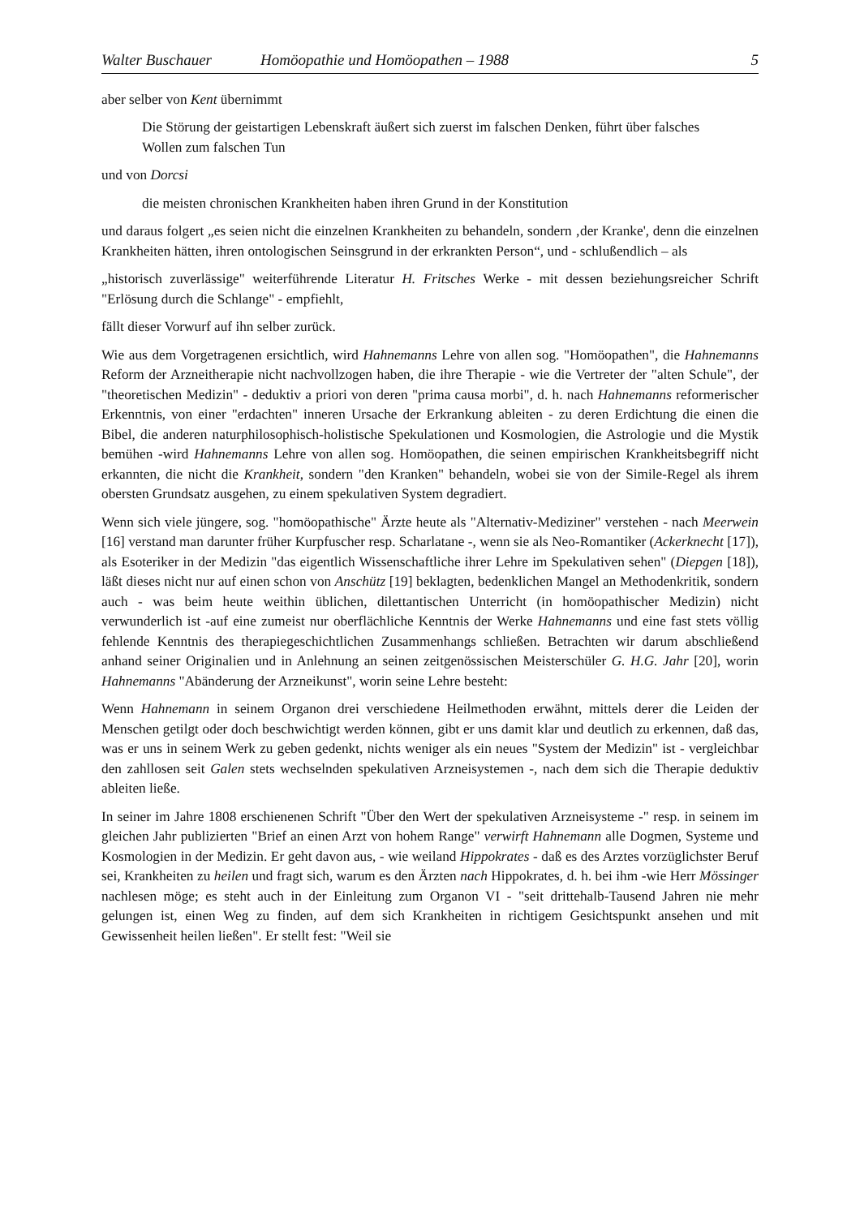Walter Buschauer Homöopathie und Homöopathen – 1988 5
aber selber von Kent übernimmt
Die Störung der geistartigen Lebenskraft äußert sich zuerst im falschen Denken, führt über falsches Wollen zum falschen Tun
und von Dorcsi
die meisten chronischen Krankheiten haben ihren Grund in der Konstitution
und daraus folgert „es seien nicht die einzelnen Krankheiten zu behandeln, sondern ‚der Kranke', denn die einzelnen Krankheiten hätten, ihren ontologischen Seinsgrund in der erkrankten Person“, und - schlußendlich – als
„historisch zuverlässige" weiterführende Literatur H. Fritsches Werke - mit dessen beziehungsreicher Schrift "Erlösung durch die Schlange" - empfiehlt,
fällt dieser Vorwurf auf ihn selber zurück.
Wie aus dem Vorgetragenen ersichtlich, wird Hahnemanns Lehre von allen sog. "Homöopathen", die Hahnemanns Reform der Arzneitherapie nicht nachvollzogen haben, die ihre Therapie - wie die Vertreter der "alten Schule", der "theoretischen Medizin" - deduktiv a priori von deren "prima causa morbi", d. h. nach Hahnemanns reformerischer Erkenntnis, von einer "erdachten" inneren Ursache der Erkrankung ableiten - zu deren Erdichtung die einen die Bibel, die anderen naturphilosophisch-holistische Spekulationen und Kosmologien, die Astrologie und die Mystik bemühen -wird Hahnemanns Lehre von allen sog. Homöopathen, die seinen empirischen Krankheitsbegriff nicht erkannten, die nicht die Krankheit, sondern "den Kranken" behandeln, wobei sie von der Simile-Regel als ihrem obersten Grundsatz ausgehen, zu einem spekulativen System degradiert.
Wenn sich viele jüngere, sog. "homöopathische" Ärzte heute als "Alternativ-Mediziner" verstehen - nach Meerwein [16] verstand man darunter früher Kurpfuscher resp. Scharlatane -, wenn sie als Neo-Romantiker (Ackerknecht [17]), als Esoteriker in der Medizin "das eigentlich Wissenschaftliche ihrer Lehre im Spekulativen sehen" (Diepgen [18]), läßt dieses nicht nur auf einen schon von Anschütz [19] beklagten, bedenklichen Mangel an Methodenkritik, sondern auch - was beim heute weithin üblichen, dilettantischen Unterricht (in homöopathischer Medizin) nicht verwunderlich ist -auf eine zumeist nur oberflächliche Kenntnis der Werke Hahnemanns und eine fast stets völlig fehlende Kenntnis des therapiegeschichtlichen Zusammenhangs schließen. Betrachten wir darum abschließend anhand seiner Originalien und in Anlehnung an seinen zeitgenössischen Meisterschüler G. H.G. Jahr [20], worin Hahnemanns "Abänderung der Arzneikunst", worin seine Lehre besteht:
Wenn Hahnemann in seinem Organon drei verschiedene Heilmethoden erwähnt, mittels derer die Leiden der Menschen getilgt oder doch beschwichtigt werden können, gibt er uns damit klar und deutlich zu erkennen, daß das, was er uns in seinem Werk zu geben gedenkt, nichts weniger als ein neues "System der Medizin" ist - vergleichbar den zahllosen seit Galen stets wechselnden spekulativen Arzneisystemen -, nach dem sich die Therapie deduktiv ableiten ließe.
In seiner im Jahre 1808 erschienenen Schrift "Über den Wert der spekulativen Arzneisysteme -" resp. in seinem im gleichen Jahr publizierten "Brief an einen Arzt von hohem Range" verwirft Hahnemann alle Dogmen, Systeme und Kosmologien in der Medizin. Er geht davon aus, - wie weiland Hippokrates - daß es des Arztes vorzüglichster Beruf sei, Krankheiten zu heilen und fragt sich, warum es den Ärzten nach Hippokrates, d. h. bei ihm -wie Herr Mössinger nachlesen möge; es steht auch in der Einleitung zum Organon VI - "seit drittehalb-Tausend Jahren nie mehr gelungen ist, einen Weg zu finden, auf dem sich Krankheiten in richtigem Gesichtspunkt ansehen und mit Gewissenheit heilen ließen". Er stellt fest: "Weil sie